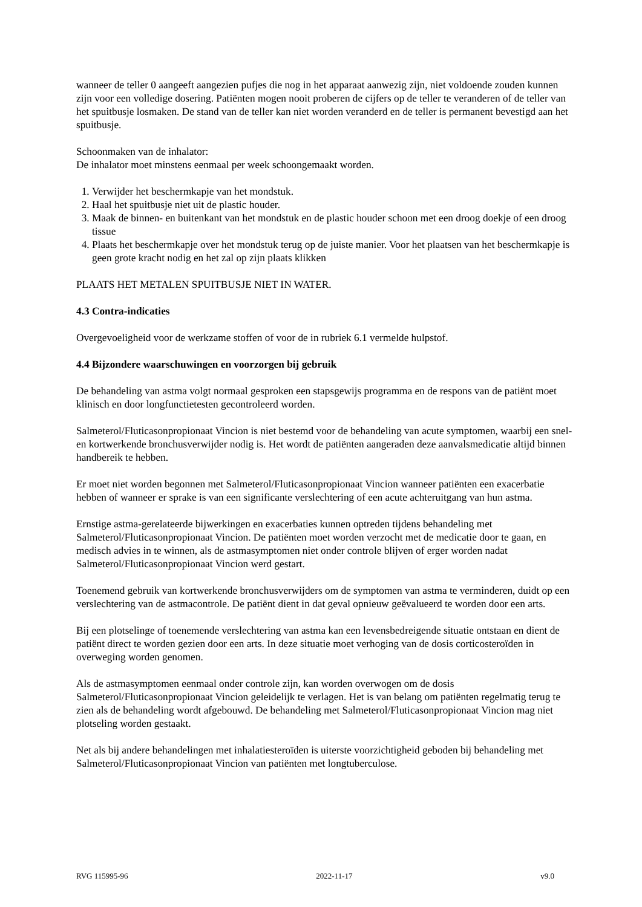wanneer de teller 0 aangeeft aangezien pufjes die nog in het apparaat aanwezig zijn, niet voldoende zouden kunnen zijn voor een volledige dosering. Patiënten mogen nooit proberen de cijfers op de teller te veranderen of de teller van het spuitbusje losmaken. De stand van de teller kan niet worden veranderd en de teller is permanent bevestigd aan het spuitbusje.
Schoonmaken van de inhalator:
De inhalator moet minstens eenmaal per week schoongemaakt worden.
1. Verwijder het beschermkapje van het mondstuk.
2. Haal het spuitbusje niet uit de plastic houder.
3. Maak de binnen- en buitenkant van het mondstuk en de plastic houder schoon met een droog doekje of een droog tissue
4. Plaats het beschermkapje over het mondstuk terug op de juiste manier. Voor het plaatsen van het beschermkapje is geen grote kracht nodig en het zal op zijn plaats klikken
PLAATS HET METALEN SPUITBUSJE NIET IN WATER.
4.3 Contra-indicaties
Overgevoeligheid voor de werkzame stoffen of voor de in rubriek 6.1 vermelde hulpstof.
4.4 Bijzondere waarschuwingen en voorzorgen bij gebruik
De behandeling van astma volgt normaal gesproken een stapsgewijs programma en de respons van de patiënt moet klinisch en door longfunctietesten gecontroleerd worden.
Salmeterol/Fluticasonpropionaat Vincion is niet bestemd voor de behandeling van acute symptomen, waarbij een snel- en kortwerkende bronchusverwijder nodig is. Het wordt de patiënten aangeraden deze aanvalsmedicatie altijd binnen handbereik te hebben.
Er moet niet worden begonnen met Salmeterol/Fluticasonpropionaat Vincion wanneer patiënten een exacerbatie hebben of wanneer er sprake is van een significante verslechtering of een acute achteruitgang van hun astma.
Ernstige astma-gerelateerde bijwerkingen en exacerbaties kunnen optreden tijdens behandeling met Salmeterol/Fluticasonpropionaat Vincion. De patiënten moet worden verzocht met de medicatie door te gaan, en medisch advies in te winnen, als de astmasymptomen niet onder controle blijven of erger worden nadat Salmeterol/Fluticasonpropionaat Vincion werd gestart.
Toenemend gebruik van kortwerkende bronchusverwijders om de symptomen van astma te verminderen, duidt op een verslechtering van de astmacontrole. De patiënt dient in dat geval opnieuw geëvalueerd te worden door een arts.
Bij een plotselinge of toenemende verslechtering van astma kan een levensbedreigende situatie ontstaan en dient de patiënt direct te worden gezien door een arts. In deze situatie moet verhoging van de dosis corticosteroïden in overweging worden genomen.
Als de astmasymptomen eenmaal onder controle zijn, kan worden overwogen om de dosis Salmeterol/Fluticasonpropionaat Vincion geleidelijk te verlagen. Het is van belang om patiënten regelmatig terug te zien als de behandeling wordt afgebouwd. De behandeling met Salmeterol/Fluticasonpropionaat Vincion mag niet plotseling worden gestaakt.
Net als bij andere behandelingen met inhalatiesteroïden is uiterste voorzichtigheid geboden bij behandeling met Salmeterol/Fluticasonpropionaat Vincion van patiënten met longtuberculose.
RVG 115995-96 2022-11-17 v9.0